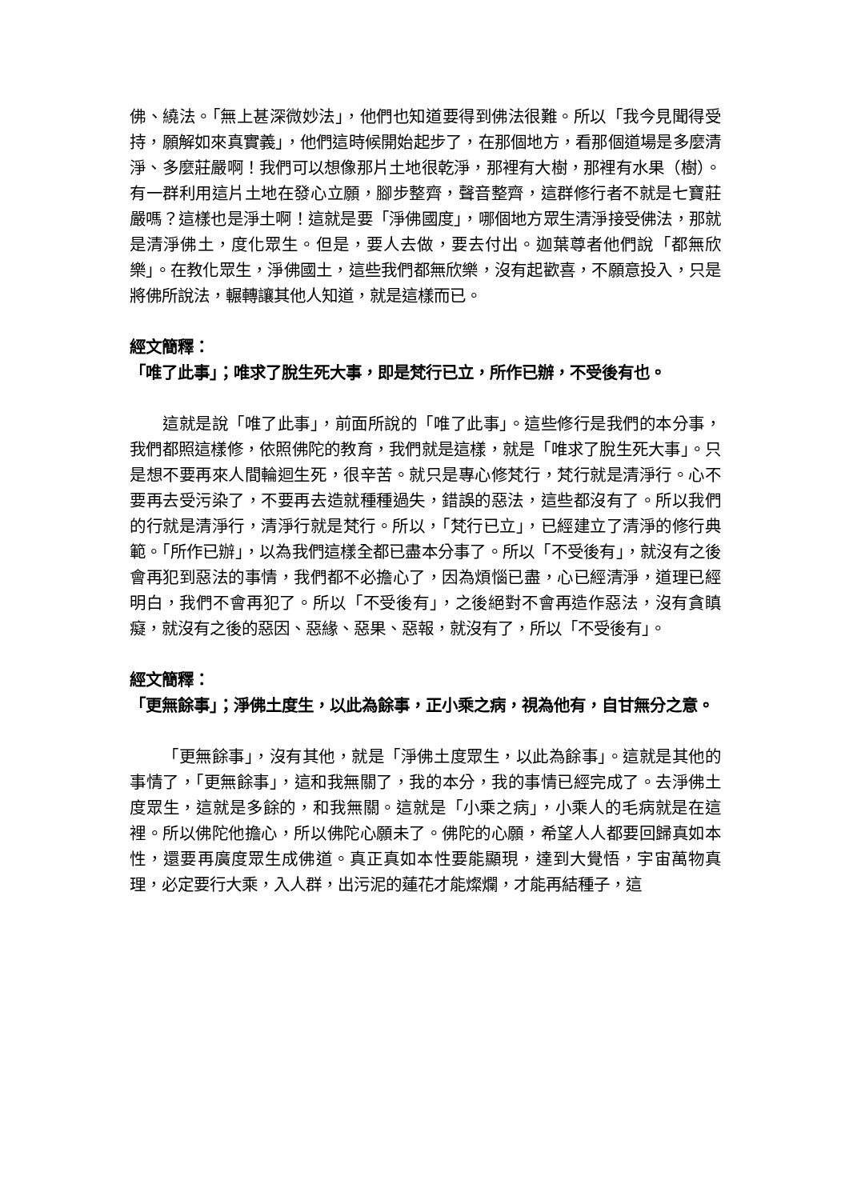佛、繞法。「無上甚深微妙法」，他們也知道要得到佛法很難。所以「我今見聞得受持，願解如來真實義」，他們這時候開始起步了，在那個地方，看那個道場是多麼清淨、多麼莊嚴啊！我們可以想像那片土地很乾淨，那裡有大樹，那裡有水果（樹）。有一群利用這片土地在發心立願，腳步整齊，聲音整齊，這群修行者不就是七寶莊嚴嗎？這樣也是淨土啊！這就是要「淨佛國度」，哪個地方眾生清淨接受佛法，那就是清淨佛土，度化眾生。但是，要人去做，要去付出。迦葉尊者他們說「都無欣樂」。在教化眾生，淨佛國土，這些我們都無欣樂，沒有起歡喜，不願意投入，只是將佛所說法，輾轉讓其他人知道，就是這樣而已。
經文簡釋：
「唯了此事」；唯求了脫生死大事，即是梵行已立，所作已辦，不受後有也。
這就是說「唯了此事」，前面所說的「唯了此事」。這些修行是我們的本分事，我們都照這樣修，依照佛陀的教育，我們就是這樣，就是「唯求了脫生死大事」。只是想不要再來人間輪迴生死，很辛苦。就只是專心修梵行，梵行就是清淨行。心不要再去受污染了，不要再去造就種種過失，錯誤的惡法，這些都沒有了。所以我們的行就是清淨行，清淨行就是梵行。所以，「梵行已立」，已經建立了清淨的修行典範。「所作已辦」，以為我們這樣全都已盡本分事了。所以「不受後有」，就沒有之後會再犯到惡法的事情，我們都不必擔心了，因為煩惱已盡，心已經清淨，道理已經明白，我們不會再犯了。所以「不受後有」，之後絕對不會再造作惡法，沒有貪瞋癡，就沒有之後的惡因、惡緣、惡果、惡報，就沒有了，所以「不受後有」。
經文簡釋：
「更無餘事」；淨佛土度生，以此為餘事，正小乘之病，視為他有，自甘無分之意。
「更無餘事」，沒有其他，就是「淨佛土度眾生，以此為餘事」。這就是其他的事情了，「更無餘事」，這和我無關了，我的本分，我的事情已經完成了。去淨佛土度眾生，這就是多餘的，和我無關。這就是「小乘之病」，小乘人的毛病就是在這裡。所以佛陀他擔心，所以佛陀心願未了。佛陀的心願，希望人人都要回歸真如本性，還要再廣度眾生成佛道。真正真如本性要能顯現，達到大覺悟，宇宙萬物真理，必定要行大乘，入人群，出污泥的蓮花才能燦爛，才能再結種子，這